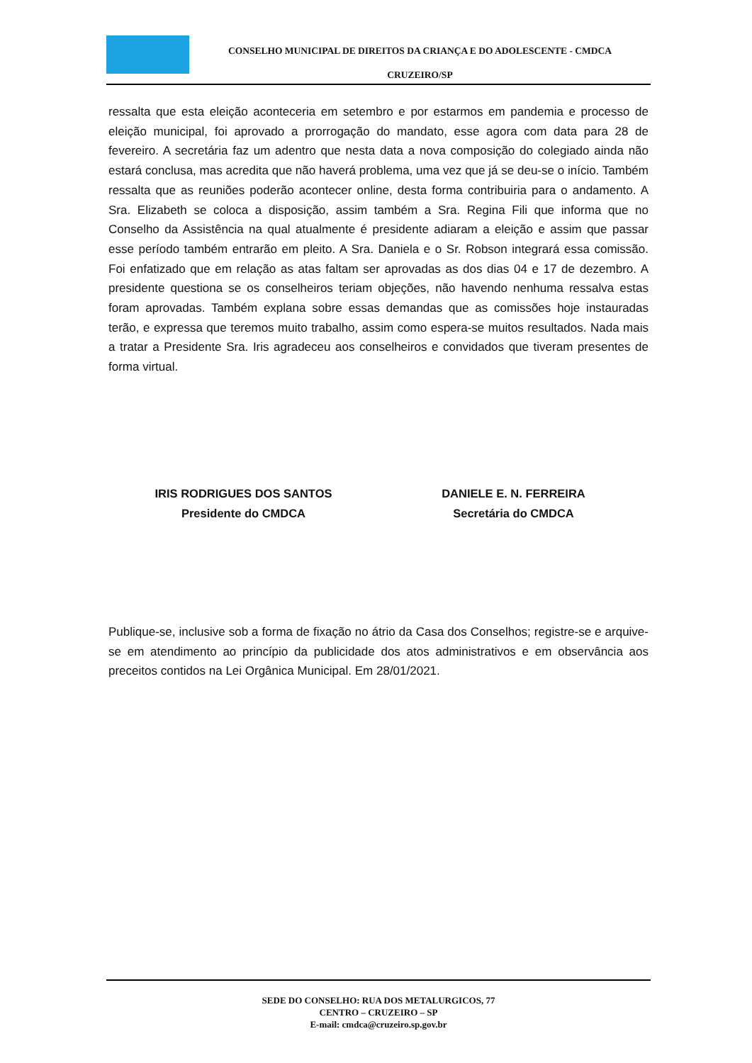CONSELHO MUNICIPAL DE DIREITOS DA CRIANÇA E DO ADOLESCENTE - CMDCA
CRUZEIRO/SP
ressalta que esta eleição aconteceria em setembro e por estarmos em pandemia e processo de eleição municipal, foi aprovado a prorrogação do mandato, esse agora com data para 28 de fevereiro. A secretária faz um adentro que nesta data a nova composição do colegiado ainda não estará conclusa, mas acredita que não haverá problema, uma vez que já se deu-se o início. Também ressalta que as reuniões poderão acontecer online, desta forma contribuiria para o andamento. A Sra. Elizabeth se coloca a disposição, assim também a Sra. Regina Fili que informa que no Conselho da Assistência na qual atualmente é presidente adiaram a eleição e assim que passar esse período também entrarão em pleito. A Sra. Daniela e o Sr. Robson integrará essa comissão. Foi enfatizado que em relação as atas faltam ser aprovadas as dos dias 04 e 17 de dezembro. A presidente questiona se os conselheiros teriam objeções, não havendo nenhuma ressalva estas foram aprovadas. Também explana sobre essas demandas que as comissões hoje instauradas terão, e expressa que teremos muito trabalho, assim como espera-se muitos resultados. Nada mais a tratar a Presidente Sra. Iris agradeceu aos conselheiros e convidados que tiveram presentes de forma virtual.
IRIS RODRIGUES DOS SANTOS
Presidente do CMDCA
DANIELE E. N. FERREIRA
Secretária do CMDCA
Publique-se, inclusive sob a forma de fixação no átrio da Casa dos Conselhos; registre-se e arquive-se em atendimento ao princípio da publicidade dos atos administrativos e em observância aos preceitos contidos na Lei Orgânica Municipal. Em 28/01/2021.
SEDE DO CONSELHO: RUA DOS METALURGICOS, 77
CENTRO – CRUZEIRO – SP
E-mail: cmdca@cruzeiro.sp.gov.br